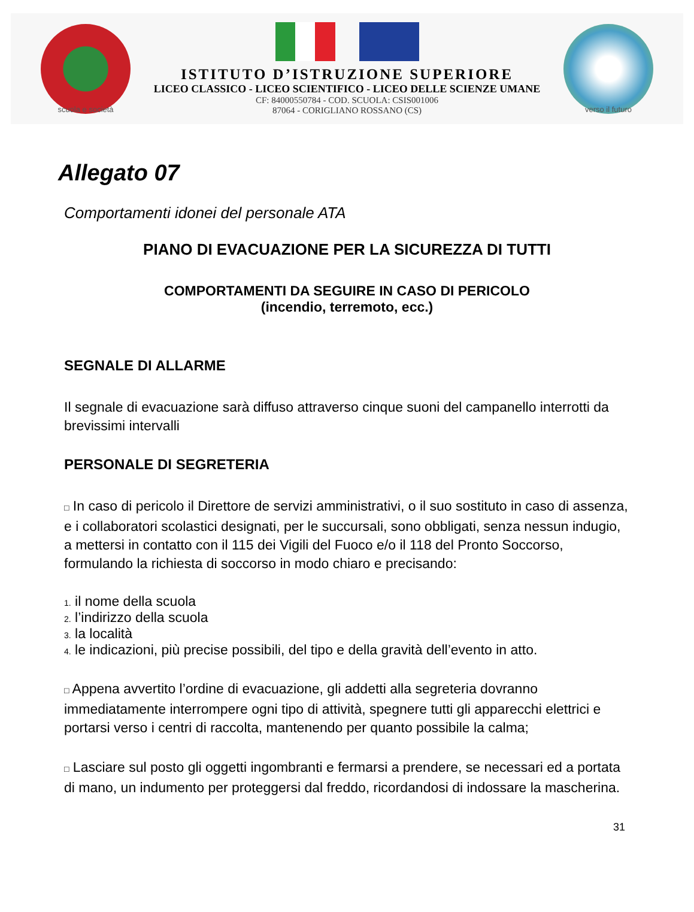scuola e società
ISTITUTO D’ISTRUZIONE SUPERIORE
LICEO CLASSICO - LICEO SCIENTIFICO - LICEO DELLE SCIENZE UMANE
CF: 84000550784 - COD. SCUOLA: CSIS001006
87064 - CORIGLIANO ROSSANO (CS)
verso il futuro
Allegato 07
Comportamenti idonei del personale ATA
PIANO DI EVACUAZIONE PER LA SICUREZZA DI TUTTI
COMPORTAMENTI DA SEGUIRE IN CASO DI PERICOLO
(incendio, terremoto, ecc.)
SEGNALE DI ALLARME
Il segnale di evacuazione sarà diffuso attraverso cinque suoni del campanello interrotti da brevissimi intervalli
PERSONALE DI SEGRETERIA
□ In caso di pericolo il Direttore de servizi amministrativi, o il suo sostituto in caso di assenza, e i collaboratori scolastici designati, per le succursali, sono obbligati, senza nessun indugio, a mettersi in contatto con il 115 dei Vigili del Fuoco e/o il 118 del Pronto Soccorso, formulando la richiesta di soccorso in modo chiaro e precisando:
1. il nome della scuola
2. l’indirizzo della scuola
3. la località
4. le indicazioni, più precise possibili, del tipo e della gravità dell’evento in atto.
□ Appena avvertito l’ordine di evacuazione, gli addetti alla segreteria dovranno immediatamente interrompere ogni tipo di attività, spegnere tutti gli apparecchi elettrici e portarsi verso i centri di raccolta, mantenendo per quanto possibile la calma;
□ Lasciare sul posto gli oggetti ingombranti e fermarsi a prendere, se necessari ed a portata di mano, un indumento per proteggersi dal freddo, ricordandosi di indossare la mascherina.
31